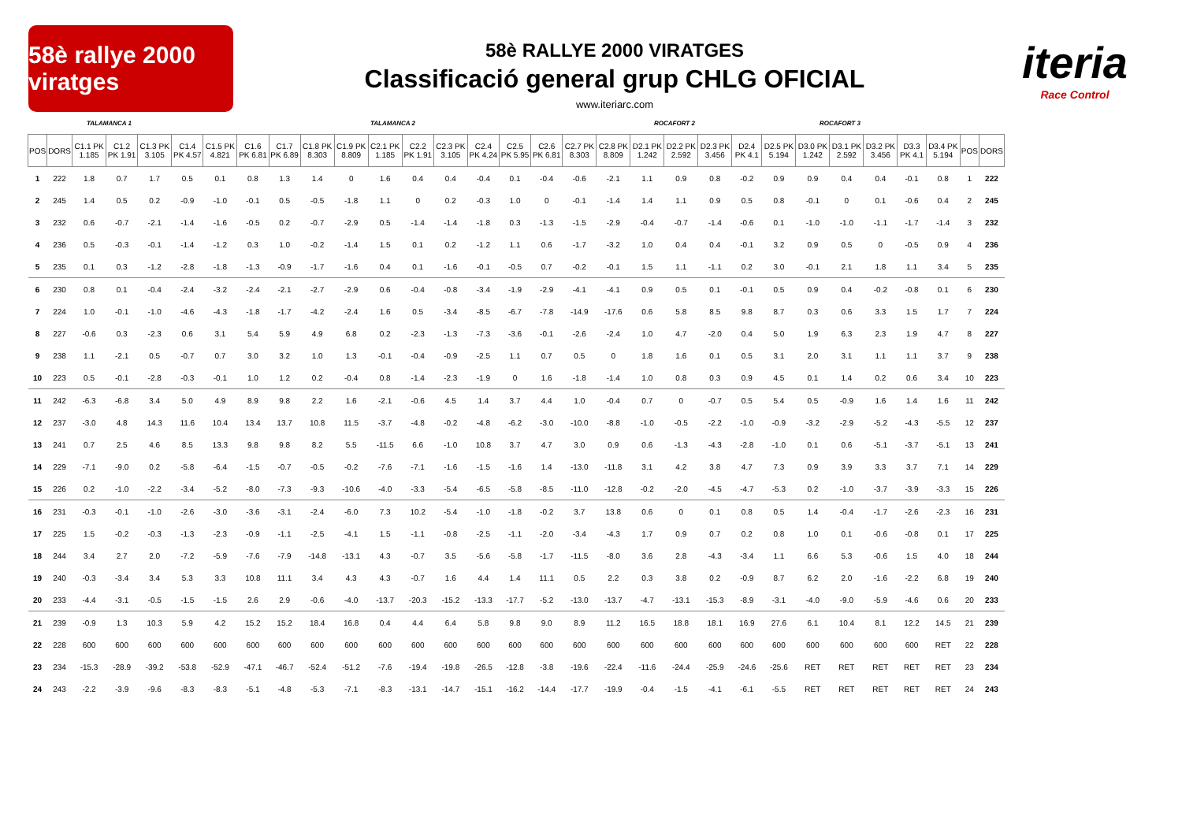58è rallye 2000 viratges
58è RALLYE 2000 VIRATGES
Classificació general grup CHLG OFICIAL
www.iteriarc.com
iteria
Race Control
TALAMANCA 1 TALAMANCA 2 ROCAFORT 2 ROCAFORT 3
| POS | DORS | C1.1 PK 1.185 | C1.2 PK 1.91 | C1.3 PK 3.105 | C1.4 PK 4.57 | C1.5 PK 4.821 | C1.6 PK 6.81 | C1.7 PK 6.89 | C1.8 PK 8.303 | C1.9 PK 8.809 | C2.1 PK 1.185 | C2.2 PK 1.91 | C2.3 PK 3.105 | C2.4 PK 4.24 | C2.5 PK 5.95 | C2.6 PK 6.81 | C2.7 PK 8.303 | C2.8 PK 8.809 | D2.1 PK 1.242 | D2.2 PK 2.592 | D2.3 PK 3.456 | D2.4 PK 4.1 | D2.5 PK 5.194 | D3.0 PK 1.242 | D3.1 PK 2.592 | D3.2 PK 3.456 | D3.3 PK 4.1 | D3.4 PK 5.194 | POS | DORS |
| --- | --- | --- | --- | --- | --- | --- | --- | --- | --- | --- | --- | --- | --- | --- | --- | --- | --- | --- | --- | --- | --- | --- | --- | --- | --- | --- | --- | --- | --- | --- |
| 1 | 222 | 1.8 | 0.7 | 1.7 | 0.5 | 0.1 | 0.8 | 1.3 | 1.4 | 0 | 1.6 | 0.4 | 0.4 | -0.4 | 0.1 | -0.4 | -0.6 | -2.1 | 1.1 | 0.9 | 0.8 | -0.2 | 0.9 | 0.9 | 0.4 | 0.4 | -0.1 | 0.8 | 1 | 222 |
| 2 | 245 | 1.4 | 0.5 | 0.2 | -0.9 | -1.0 | -0.1 | 0.5 | -0.5 | -1.8 | 1.1 | 0 | 0.2 | -0.3 | 1.0 | 0 | -0.1 | -1.4 | 1.4 | 1.1 | 0.9 | 0.5 | 0.8 | -0.1 | 0 | 0.1 | -0.6 | 0.4 | 2 | 245 |
| 3 | 232 | 0.6 | -0.7 | -2.1 | -1.4 | -1.6 | -0.5 | 0.2 | -0.7 | -2.9 | 0.5 | -1.4 | -1.4 | -1.8 | 0.3 | -1.3 | -1.5 | -2.9 | -0.4 | -0.7 | -1.4 | -0.6 | 0.1 | -1.0 | -1.0 | -1.1 | -1.7 | -1.4 | 3 | 232 |
| 4 | 236 | 0.5 | -0.3 | -0.1 | -1.4 | -1.2 | 0.3 | 1.0 | -0.2 | -1.4 | 1.5 | 0.1 | 0.2 | -1.2 | 1.1 | 0.6 | -1.7 | -3.2 | 1.0 | 0.4 | 0.4 | -0.1 | 3.2 | 0.9 | 0.5 | 0 | -0.5 | 0.9 | 4 | 236 |
| 5 | 235 | 0.1 | 0.3 | -1.2 | -2.8 | -1.8 | -1.3 | -0.9 | -1.7 | -1.6 | 0.4 | 0.1 | -1.6 | -0.1 | -0.5 | 0.7 | -0.2 | -0.1 | 1.5 | 1.1 | -1.1 | 0.2 | 3.0 | -0.1 | 2.1 | 1.8 | 1.1 | 3.4 | 5 | 235 |
| 6 | 230 | 0.8 | 0.1 | -0.4 | -2.4 | -3.2 | -2.4 | -2.1 | -2.7 | -2.9 | 0.6 | -0.4 | -0.8 | -3.4 | -1.9 | -2.9 | -4.1 | -4.1 | 0.9 | 0.5 | 0.1 | -0.1 | 0.5 | 0.9 | 0.4 | -0.2 | -0.8 | 0.1 | 6 | 230 |
| 7 | 224 | 1.0 | -0.1 | -1.0 | -4.6 | -4.3 | -1.8 | -1.7 | -4.2 | -2.4 | 1.6 | 0.5 | -3.4 | -8.5 | -6.7 | -7.8 | -14.9 | -17.6 | 0.6 | 5.8 | 8.5 | 9.8 | 8.7 | 0.3 | 0.6 | 3.3 | 1.5 | 1.7 | 7 | 224 |
| 8 | 227 | -0.6 | 0.3 | -2.3 | 0.6 | 3.1 | 5.4 | 5.9 | 4.9 | 6.8 | 0.2 | -2.3 | -1.3 | -7.3 | -3.6 | -0.1 | -2.6 | -2.4 | 1.0 | 4.7 | -2.0 | 0.4 | 5.0 | 1.9 | 6.3 | 2.3 | 1.9 | 4.7 | 8 | 227 |
| 9 | 238 | 1.1 | -2.1 | 0.5 | -0.7 | 0.7 | 3.0 | 3.2 | 1.0 | 1.3 | -0.1 | -0.4 | -0.9 | -2.5 | 1.1 | 0.7 | 0.5 | 0 | 1.8 | 1.6 | 0.1 | 0.5 | 3.1 | 2.0 | 3.1 | 1.1 | 1.1 | 3.7 | 9 | 238 |
| 10 | 223 | 0.5 | -0.1 | -2.8 | -0.3 | -0.1 | 1.0 | 1.2 | 0.2 | -0.4 | 0.8 | -1.4 | -2.3 | -1.9 | 0 | 1.6 | -1.8 | -1.4 | 1.0 | 0.8 | 0.3 | 0.9 | 4.5 | 0.1 | 1.4 | 0.2 | 0.6 | 3.4 | 10 | 223 |
| 11 | 242 | -6.3 | -6.8 | 3.4 | 5.0 | 4.9 | 8.9 | 9.8 | 2.2 | 1.6 | -2.1 | -0.6 | 4.5 | 1.4 | 3.7 | 4.4 | 1.0 | -0.4 | 0.7 | 0 | -0.7 | 0.5 | 5.4 | 0.5 | -0.9 | 1.6 | 1.4 | 1.6 | 11 | 242 |
| 12 | 237 | -3.0 | 4.8 | 14.3 | 11.6 | 10.4 | 13.4 | 13.7 | 10.8 | 11.5 | -3.7 | -4.8 | -0.2 | -4.8 | -6.2 | -3.0 | -10.0 | -8.8 | -1.0 | -0.5 | -2.2 | -1.0 | -0.9 | -3.2 | -2.9 | -5.2 | -4.3 | -5.5 | 12 | 237 |
| 13 | 241 | 0.7 | 2.5 | 4.6 | 8.5 | 13.3 | 9.8 | 9.8 | 8.2 | 5.5 | -11.5 | 6.6 | -1.0 | 10.8 | 3.7 | 4.7 | 3.0 | 0.9 | 0.6 | -1.3 | -4.3 | -2.8 | -1.0 | 0.1 | 0.6 | -5.1 | -3.7 | -5.1 | 13 | 241 |
| 14 | 229 | -7.1 | -9.0 | 0.2 | -5.8 | -6.4 | -1.5 | -0.7 | -0.5 | -0.2 | -7.6 | -7.1 | -1.6 | -1.5 | -1.6 | 1.4 | -13.0 | -11.8 | 3.1 | 4.2 | 3.8 | 4.7 | 7.3 | 0.9 | 3.9 | 3.3 | 3.7 | 7.1 | 14 | 229 |
| 15 | 226 | 0.2 | -1.0 | -2.2 | -3.4 | -5.2 | -8.0 | -7.3 | -9.3 | -10.6 | -4.0 | -3.3 | -5.4 | -6.5 | -5.8 | -8.5 | -11.0 | -12.8 | -0.2 | -2.0 | -4.5 | -4.7 | -5.3 | 0.2 | -1.0 | -3.7 | -3.9 | -3.3 | 15 | 226 |
| 16 | 231 | -0.3 | -0.1 | -1.0 | -2.6 | -3.0 | -3.6 | -3.1 | -2.4 | -6.0 | 7.3 | 10.2 | -5.4 | -1.0 | -1.8 | -0.2 | 3.7 | 13.8 | 0.6 | 0 | 0.1 | 0.8 | 0.5 | 1.4 | -0.4 | -1.7 | -2.6 | -2.3 | 16 | 231 |
| 17 | 225 | 1.5 | -0.2 | -0.3 | -1.3 | -2.3 | -0.9 | -1.1 | -2.5 | -4.1 | 1.5 | -1.1 | -0.8 | -2.5 | -1.1 | -2.0 | -3.4 | -4.3 | 1.7 | 0.9 | 0.7 | 0.2 | 0.8 | 1.0 | 0.1 | -0.6 | -0.8 | 0.1 | 17 | 225 |
| 18 | 244 | 3.4 | 2.7 | 2.0 | -7.2 | -5.9 | -7.6 | -7.9 | -14.8 | -13.1 | 4.3 | -0.7 | 3.5 | -5.6 | -5.8 | -1.7 | -11.5 | -8.0 | 3.6 | 2.8 | -4.3 | -3.4 | 1.1 | 6.6 | 5.3 | -0.6 | 1.5 | 4.0 | 18 | 244 |
| 19 | 240 | -0.3 | -3.4 | 3.4 | 5.3 | 3.3 | 10.8 | 11.1 | 3.4 | 4.3 | 4.3 | -0.7 | 1.6 | 4.4 | 1.4 | 11.1 | 0.5 | 2.2 | 0.3 | 3.8 | 0.2 | -0.9 | 8.7 | 6.2 | 2.0 | -1.6 | -2.2 | 6.8 | 19 | 240 |
| 20 | 233 | -4.4 | -3.1 | -0.5 | -1.5 | -1.5 | 2.6 | 2.9 | -0.6 | -4.0 | -13.7 | -20.3 | -15.2 | -13.3 | -17.7 | -5.2 | -13.0 | -13.7 | -4.7 | -13.1 | -15.3 | -8.9 | -3.1 | -4.0 | -9.0 | -5.9 | -4.6 | 0.6 | 20 | 233 |
| 21 | 239 | -0.9 | 1.3 | 10.3 | 5.9 | 4.2 | 15.2 | 15.2 | 18.4 | 16.8 | 0.4 | 4.4 | 6.4 | 5.8 | 9.8 | 9.0 | 8.9 | 11.2 | 16.5 | 18.8 | 18.1 | 16.9 | 27.6 | 6.1 | 10.4 | 8.1 | 12.2 | 14.5 | 21 | 239 |
| 22 | 228 | 600 | 600 | 600 | 600 | 600 | 600 | 600 | 600 | 600 | 600 | 600 | 600 | 600 | 600 | 600 | 600 | 600 | 600 | 600 | 600 | 600 | 600 | 600 | 600 | 600 | 600 | RET | 22 | 228 |
| 23 | 234 | -15.3 | -28.9 | -39.2 | -53.8 | -52.9 | -47.1 | -46.7 | -52.4 | -51.2 | -7.6 | -19.4 | -19.8 | -26.5 | -12.8 | -3.8 | -19.6 | -22.4 | -11.6 | -24.4 | -25.9 | -24.6 | -25.6 | RET | RET | RET | RET | RET | 23 | 234 |
| 24 | 243 | -2.2 | -3.9 | -9.6 | -8.3 | -8.3 | -5.1 | -4.8 | -5.3 | -7.1 | -8.3 | -13.1 | -14.7 | -15.1 | -16.2 | -14.4 | -17.7 | -19.9 | -0.4 | -1.5 | -4.1 | -6.1 | -5.5 | RET | RET | RET | RET | RET | 24 | 243 |